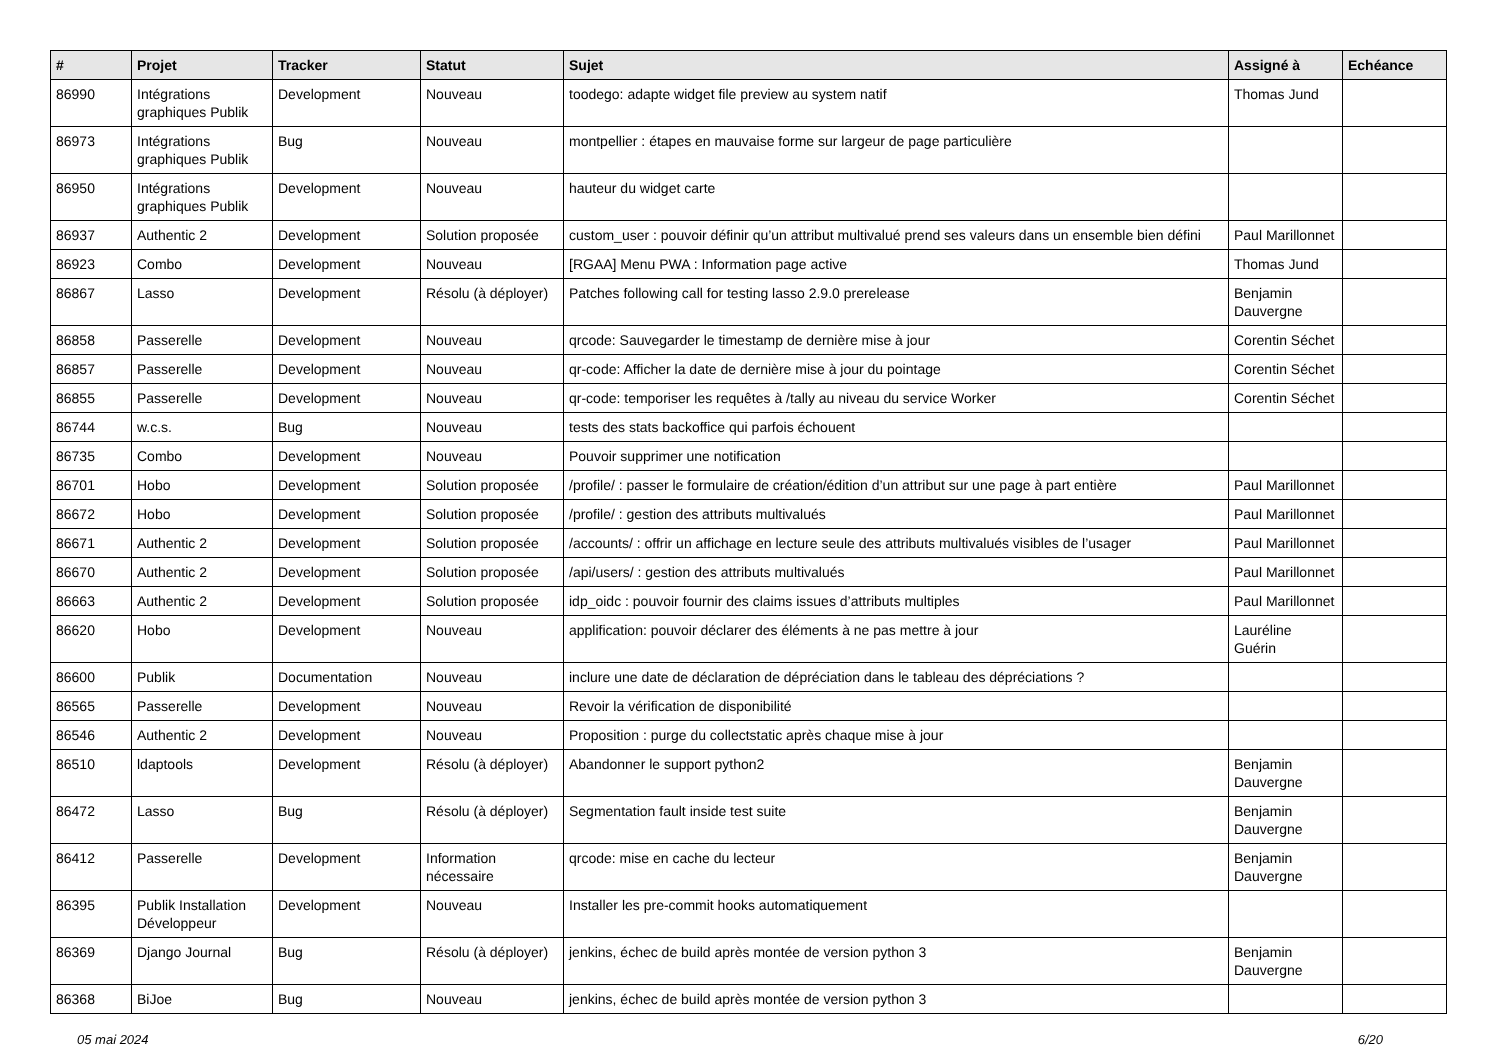| # | Projet | Tracker | Statut | Sujet | Assigné à | Echéance |
| --- | --- | --- | --- | --- | --- | --- |
| 86990 | Intégrations graphiques Publik | Development | Nouveau | toodego: adapte widget file preview au system natif | Thomas Jund | |
| 86973 | Intégrations graphiques Publik | Bug | Nouveau | montpellier : étapes en mauvaise forme sur largeur de page particulière | | |
| 86950 | Intégrations graphiques Publik | Development | Nouveau | hauteur du widget carte | | |
| 86937 | Authentic 2 | Development | Solution proposée | custom_user : pouvoir définir qu’un attribut multivalué prend ses valeurs dans un ensemble bien défini | Paul Marillonnet | |
| 86923 | Combo | Development | Nouveau | [RGAA] Menu PWA : Information page active | Thomas Jund | |
| 86867 | Lasso | Development | Résolu (à déployer) | Patches following call for testing lasso 2.9.0 prerelease | Benjamin Dauvergne | |
| 86858 | Passerelle | Development | Nouveau | qrcode: Sauvegarder le timestamp de dernière mise à jour | Corentin Séchet | |
| 86857 | Passerelle | Development | Nouveau | qr-code: Afficher la date de dernière mise à jour du pointage | Corentin Séchet | |
| 86855 | Passerelle | Development | Nouveau | qr-code: temporiser les requêtes à /tally au niveau du service Worker | Corentin Séchet | |
| 86744 | w.c.s. | Bug | Nouveau | tests des stats backoffice qui parfois échouent | | |
| 86735 | Combo | Development | Nouveau | Pouvoir supprimer une notification | | |
| 86701 | Hobo | Development | Solution proposée | /profile/ : passer le formulaire de création/édition d’un attribut sur une page à part entière | Paul Marillonnet | |
| 86672 | Hobo | Development | Solution proposée | /profile/ : gestion des attributs multivalués | Paul Marillonnet | |
| 86671 | Authentic 2 | Development | Solution proposée | /accounts/ : offrir un affichage en lecture seule des attributs multivalués visibles de l’usager | Paul Marillonnet | |
| 86670 | Authentic 2 | Development | Solution proposée | /api/users/ : gestion des attributs multivalués | Paul Marillonnet | |
| 86663 | Authentic 2 | Development | Solution proposée | idp_oidc : pouvoir fournir des claims issues d’attributs multiples | Paul Marillonnet | |
| 86620 | Hobo | Development | Nouveau | applification: pouvoir déclarer des éléments à ne pas mettre à jour | Lauréline Guérin | |
| 86600 | Publik | Documentation | Nouveau | inclure une date de déclaration de dépréciation dans le tableau des dépréciations ? | | |
| 86565 | Passerelle | Development | Nouveau | Revoir la vérification de disponibilité | | |
| 86546 | Authentic 2 | Development | Nouveau | Proposition : purge du collectstatic après chaque mise à jour | | |
| 86510 | ldaptools | Development | Résolu (à déployer) | Abandonner le support python2 | Benjamin Dauvergne | |
| 86472 | Lasso | Bug | Résolu (à déployer) | Segmentation fault inside test suite | Benjamin Dauvergne | |
| 86412 | Passerelle | Development | Information nécessaire | qrcode: mise en cache du lecteur | Benjamin Dauvergne | |
| 86395 | Publik Installation Développeur | Development | Nouveau | Installer les pre-commit hooks automatiquement | | |
| 86369 | Django Journal | Bug | Résolu (à déployer) | jenkins, échec de build après montée de version python 3 | Benjamin Dauvergne | |
| 86368 | BiJoe | Bug | Nouveau | jenkins, échec de build après montée de version python 3 | | |
05 mai 2024 6/20